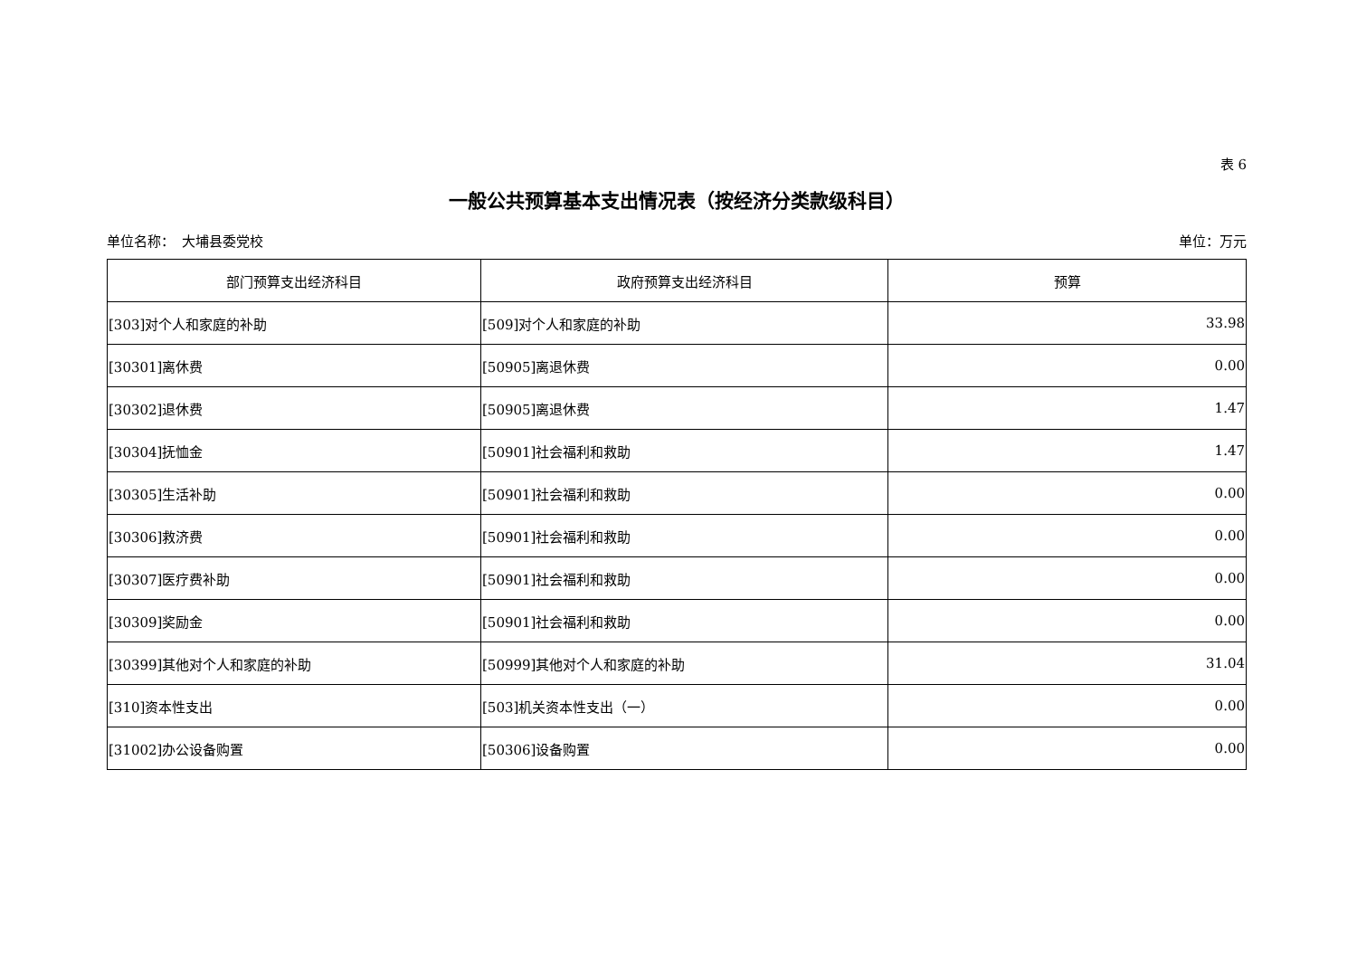表 6
一般公共预算基本支出情况表（按经济分类款级科目）
单位名称：　大埔县委党校 单位：万元
| 部门预算支出经济科目 | 政府预算支出经济科目 | 预算 |
| --- | --- | --- |
| [303]对个人和家庭的补助 | [509]对个人和家庭的补助 | 33.98 |
| [30301]离休费 | [50905]离退休费 | 0.00 |
| [30302]退休费 | [50905]离退休费 | 1.47 |
| [30304]抚恤金 | [50901]社会福利和救助 | 1.47 |
| [30305]生活补助 | [50901]社会福利和救助 | 0.00 |
| [30306]救济费 | [50901]社会福利和救助 | 0.00 |
| [30307]医疗费补助 | [50901]社会福利和救助 | 0.00 |
| [30309]奖励金 | [50901]社会福利和救助 | 0.00 |
| [30399]其他对个人和家庭的补助 | [50999]其他对个人和家庭的补助 | 31.04 |
| [310]资本性支出 | [503]机关资本性支出（一） | 0.00 |
| [31002]办公设备购置 | [50306]设备购置 | 0.00 |